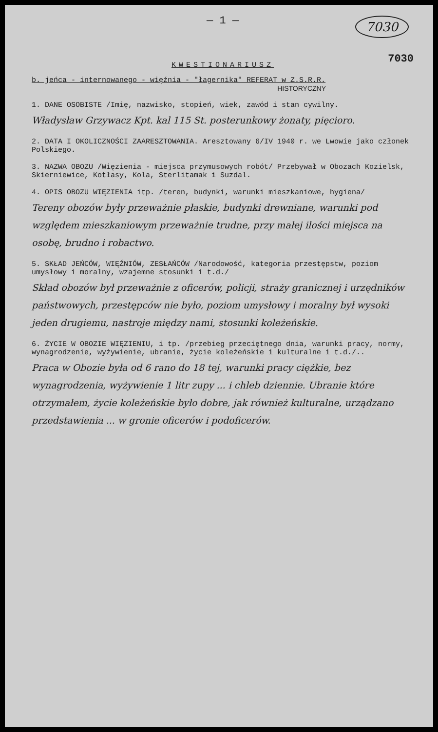— 1 —
7030
KWESTIONARIUSZ
7030
b. jeńca - internowanego - więźnia - "łagernika" REFERAT w Z.S.R.R.
HISTORYCZNY
1. DANE OSOBISTE /Imię, nazwisko, stopień, wiek, zawód i stan cywilny.
Władysław Grzywacz Kpt. kal 115 St. posterunkowy żonaty, pięcioro.
2. DATA I OKOLICZNOŚCI ZAARESZTOWANIA. Aresztowany 6/IV 1940 r. we Lwowie jako członek Polskiego.
3. NAZWA OBOZU /Więzienia - miejsca przymusowych robót/ Przebywał w Obozach Kozielsk, Skierniewice, Kotłasy, Kola, Sterlitamak i Suzdal.
4. OPIS OBOZU WIĘZIENIA itp. /teren, budynki, warunki mieszkaniowe, hygiena/
Tereny obozów były przeważnie płaskie, budynki drewniane, warunki pod względem mieszkaniowym przeważnie trudne, przy małej ilości miejsca na osobę, brudno i robactwo.
5. SKŁAD JEŃCÓW, WIĘŹNIÓW, ZESŁAŃCÓW /Narodowość, kategoria przestępstw, poziom umysłowy i moralny, wzajemne stosunki i t.d./
Skład obozów był przeważnie z oficerów, policji, straży granicznej i urzędników państwowych, przestępców nie było, poziom umysłowy i moralny był wysoki jeden drugiemu, nastroje między nami, stosunki koleżeńskie.
6. ŻYCIE W OBOZIE WIĘZIENIU, i tp. /przebieg przeciętnego dnia, warunki pracy, normy, wynagrodzenie, wyżywienie, ubranie, życie koleżeńskie i kulturalne i t.d./..
Praca w Obozie była od 6 rano do 18 tej, warunki pracy ciężkie, bez wynagrodzenia, wyżywienie 1 litr zupy ... i chleb dziennie. Ubranie które otrzymałem, życie koleżeńskie było dobre, jak również kulturalne, urządzano przedstawienia ... w gronie oficerów i podoficerów.